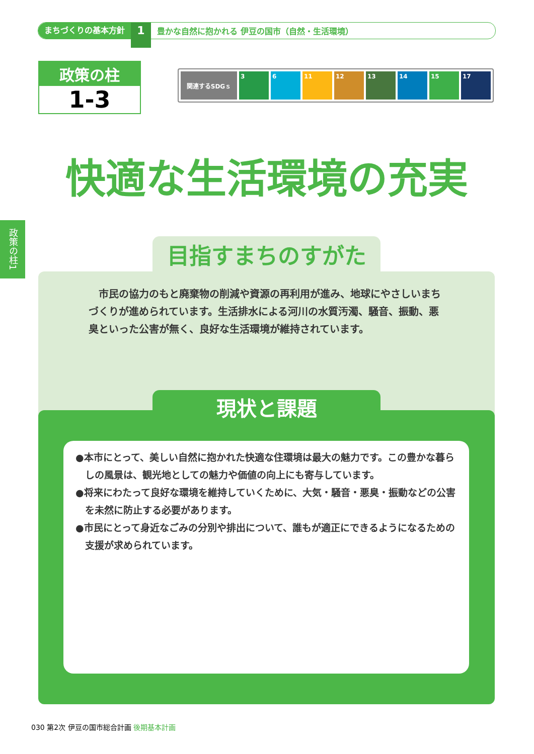まちづくりの基本方針 1 豊かな自然に抱かれる 伊豆の国市（自然・生活環境）
政策の柱
1-3
関連するSDGｓ 3 6 11 12 13 14 15 17
快適な生活環境の充実
政策の柱1
市民の協力のもと廃棄物の削減や資源の再利用が進み、地球にやさしいまちづくりが進められています。生活排水による河川の水質汚濁、騒音、振動、悪臭といった公害が無く、良好な生活環境が維持されています。
目指すまちのすがた
現状と課題
●本市にとって、美しい自然に抱かれた快適な住環境は最大の魅力です。この豊かな暮らしの風景は、観光地としての魅力や価値の向上にも寄与しています。
●将来にわたって良好な環境を維持していくために、大気・騒音・悪臭・振動などの公害を未然に防止する必要があります。
●市民にとって身近なごみの分別や排出について、誰もが適正にできるようになるための支援が求められています。
030 第2次 伊豆の国市総合計画 後期基本計画